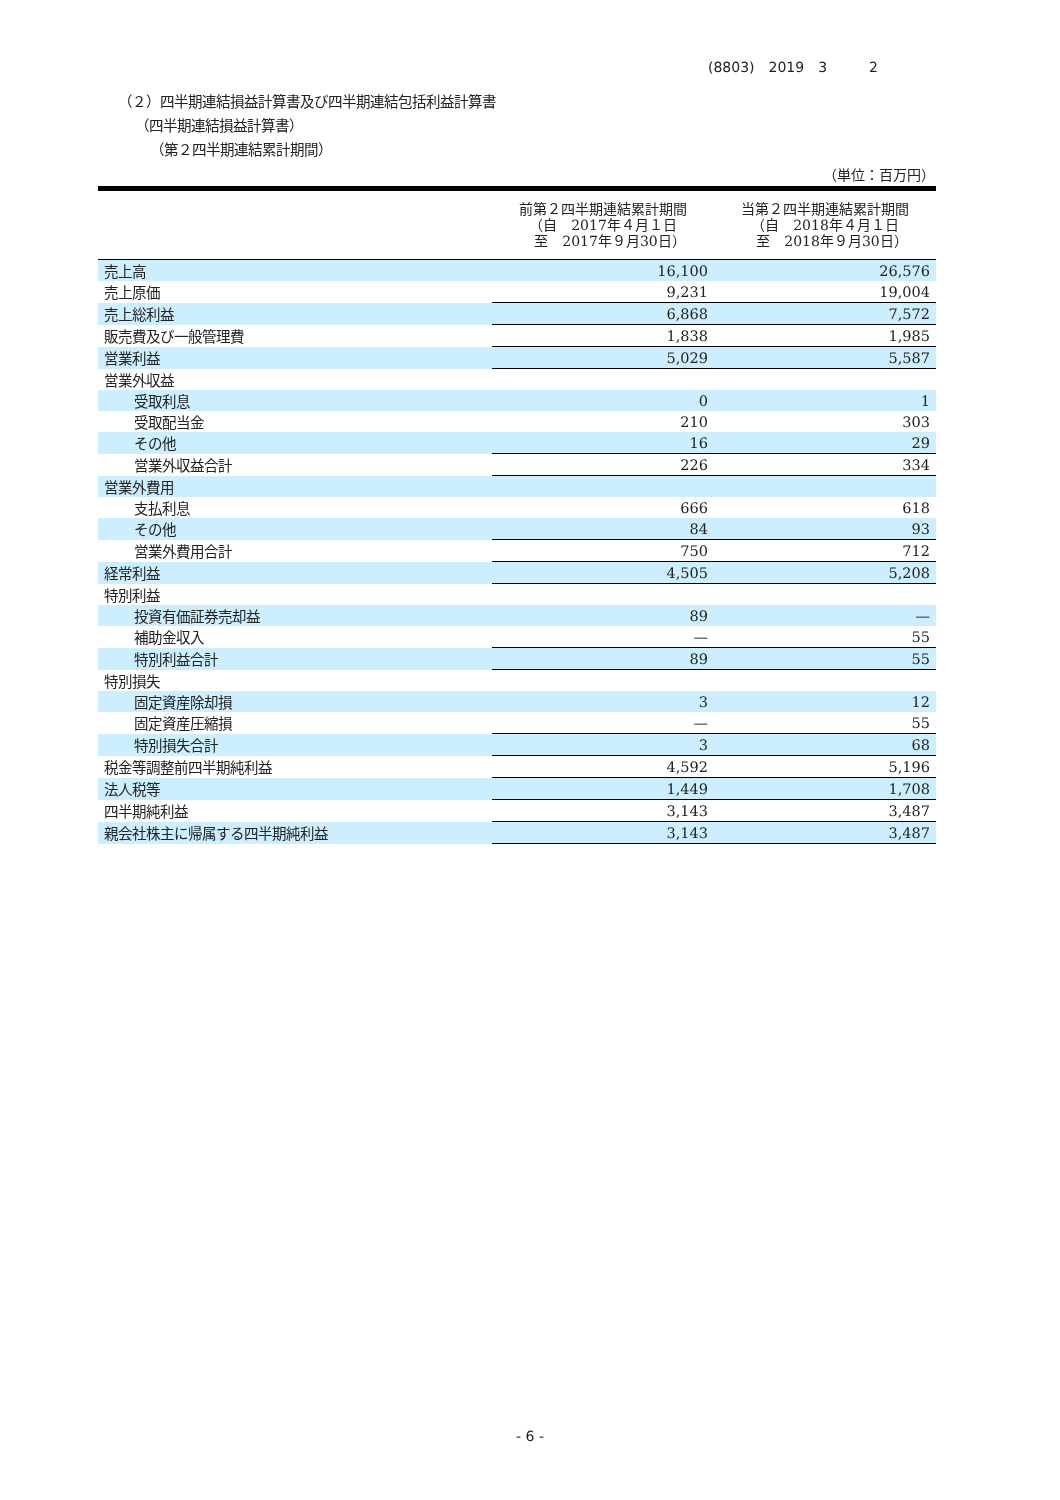(8803)　2019　3　　　2
（２）四半期連結損益計算書及び四半期連結包括利益計算書
（四半期連結損益計算書）
（第２四半期連結累計期間）
（単位：百万円）
| | 前第２四半期連結累計期間 （自 2017年４月１日 至 2017年９月30日） | 当第２四半期連結累計期間 （自 2018年４月１日 至 2018年９月30日） |
| --- | --- | --- |
| 売上高 | 16,100 | 26,576 |
| 売上原価 | 9,231 | 19,004 |
| 売上総利益 | 6,868 | 7,572 |
| 販売費及び一般管理費 | 1,838 | 1,985 |
| 営業利益 | 5,029 | 5,587 |
| 営業外収益 | | |
| 受取利息 | 0 | 1 |
| 受取配当金 | 210 | 303 |
| その他 | 16 | 29 |
| 営業外収益合計 | 226 | 334 |
| 営業外費用 | | |
| 支払利息 | 666 | 618 |
| その他 | 84 | 93 |
| 営業外費用合計 | 750 | 712 |
| 経常利益 | 4,505 | 5,208 |
| 特別利益 | | |
| 投資有価証券売却益 | 89 | — |
| 補助金収入 | — | 55 |
| 特別利益合計 | 89 | 55 |
| 特別損失 | | |
| 固定資産除却損 | 3 | 12 |
| 固定資産圧縮損 | — | 55 |
| 特別損失合計 | 3 | 68 |
| 税金等調整前四半期純利益 | 4,592 | 5,196 |
| 法人税等 | 1,449 | 1,708 |
| 四半期純利益 | 3,143 | 3,487 |
| 親会社株主に帰属する四半期純利益 | 3,143 | 3,487 |
- 6 -